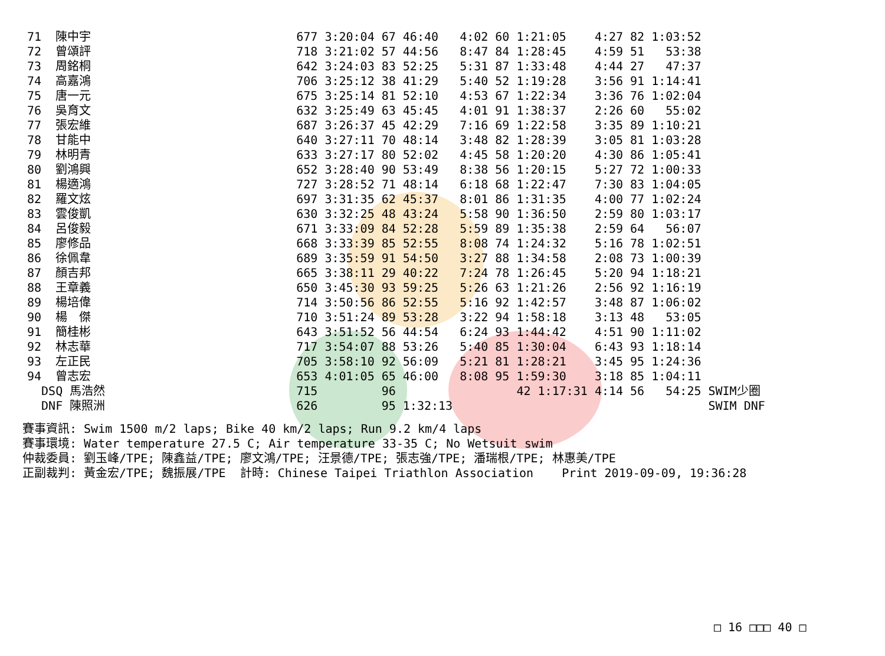| 71 | 陳中宇 | | 677 3:20:04 67 | 46:40 | 4:02 60 1:21:05 | 4:27 82 1:03:52 | |
| 72 | 曾頌評 | | 718 3:21:02 57 | 44:56 | 8:47 84 1:28:45 | 4:59 51 53:38 | |
| 73 | 周銘桐 | | 642 3:24:03 83 | 52:25 | 5:31 87 1:33:48 | 4:44 27 47:37 | |
| 74 | 高嘉鴻 | | 706 3:25:12 38 | 41:29 | 5:40 52 1:19:28 | 3:56 91 1:14:41 | |
| 75 | 唐一元 | | 675 3:25:14 81 | 52:10 | 4:53 67 1:22:34 | 3:36 76 1:02:04 | |
| 76 | 吳育文 | | 632 3:25:49 63 | 45:45 | 4:01 91 1:38:37 | 2:26 60 55:02 | |
| 77 | 張宏維 | | 687 3:26:37 45 | 42:29 | 7:16 69 1:22:58 | 3:35 89 1:10:21 | |
| 78 | 甘能中 | | 640 3:27:11 70 | 48:14 | 3:48 82 1:28:39 | 3:05 81 1:03:28 | |
| 79 | 林明青 | | 633 3:27:17 80 | 52:02 | 4:45 58 1:20:20 | 4:30 86 1:05:41 | |
| 80 | 劉鴻興 | | 652 3:28:40 90 | 53:49 | 8:38 56 1:20:15 | 5:27 72 1:00:33 | |
| 81 | 楊適鴻 | | 727 3:28:52 71 | 48:14 | 6:18 68 1:22:47 | 7:30 83 1:04:05 | |
| 82 | 羅文炫 | | 697 3:31:35 62 | 45:37 | 8:01 86 1:31:35 | 4:00 77 1:02:24 | |
| 83 | 雲俊凱 | | 630 3:32:25 48 | 43:24 | 5:58 90 1:36:50 | 2:59 80 1:03:17 | |
| 84 | 呂俊毅 | | 671 3:33:09 84 | 52:28 | 5:59 89 1:35:38 | 2:59 64 56:07 | |
| 85 | 廖修品 | | 668 3:33:39 85 | 52:55 | 8:08 74 1:24:32 | 5:16 78 1:02:51 | |
| 86 | 徐佩韋 | | 689 3:35:59 91 | 54:50 | 3:27 88 1:34:58 | 2:08 73 1:00:39 | |
| 87 | 顏吉邦 | | 665 3:38:11 29 | 40:22 | 7:24 78 1:26:45 | 5:20 94 1:18:21 | |
| 88 | 王章義 | | 650 3:45:30 93 | 59:25 | 5:26 63 1:21:26 | 2:56 92 1:16:19 | |
| 89 | 楊培偉 | | 714 3:50:56 86 | 52:55 | 5:16 92 1:42:57 | 3:48 87 1:06:02 | |
| 90 | 楊 傑 | | 710 3:51:24 89 | 53:28 | 3:22 94 1:58:18 | 3:13 48 53:05 | |
| 91 | 簡桂彬 | | 643 3:51:52 56 | 44:54 | 6:24 93 1:44:42 | 4:51 90 1:11:02 | |
| 92 | 林志華 | | 717 3:54:07 88 | 53:26 | 5:40 85 1:30:04 | 6:43 93 1:18:14 | |
| 93 | 左正民 | | 705 3:58:10 92 | 56:09 | 5:21 81 1:28:21 | 3:45 95 1:24:36 | |
| 94 | 曾志宏 | | 653 4:01:05 65 | 46:00 | 8:08 95 1:59:30 | 3:18 85 1:04:11 | |
| DSQ 馬浩然 | | | 715 96 | | 42 1:17:31 | 4:14 56 54:25 | SWIM少圈 |
| DNF 陳照洲 | | | 626 95 | 1:32:13 | | | SWIM DNF |
賽事資訊: Swim 1500 m/2 laps; Bike 40 km/2 laps; Run 9.2 km/4 laps 賽事環境: Water temperature 27.5 C; Air temperature 33-35 C; No Wetsuit swim 仲裁委員: 劉玉峰/TPE; 陳鑫益/TPE; 廖文鴻/TPE; 汪景德/TPE; 張志強/TPE; 潘瑞根/TPE; 林惠美/TPE 正副裁判: 黃金宏/TPE; 魏振展/TPE 計時: Chinese Taipei Triathlon Association Print 2019-09-09, 19:36:28
□ 16 □□□ 40 □